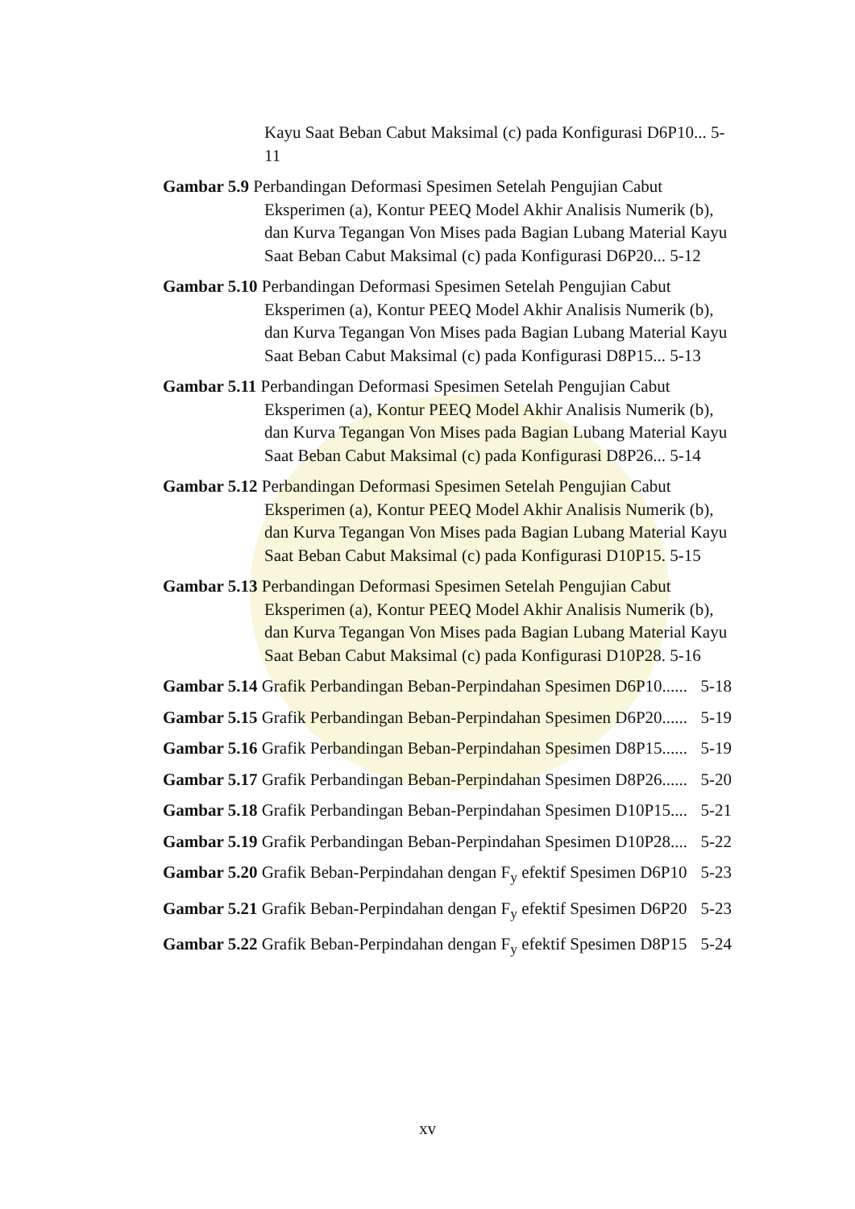Kayu Saat Beban Cabut Maksimal (c) pada Konfigurasi D6P10... 5-11
Gambar 5.9 Perbandingan Deformasi Spesimen Setelah Pengujian Cabut Eksperimen (a), Kontur PEEQ Model Akhir Analisis Numerik (b), dan Kurva Tegangan Von Mises pada Bagian Lubang Material Kayu Saat Beban Cabut Maksimal (c) pada Konfigurasi D6P20... 5-12
Gambar 5.10 Perbandingan Deformasi Spesimen Setelah Pengujian Cabut Eksperimen (a), Kontur PEEQ Model Akhir Analisis Numerik (b), dan Kurva Tegangan Von Mises pada Bagian Lubang Material Kayu Saat Beban Cabut Maksimal (c) pada Konfigurasi D8P15... 5-13
Gambar 5.11 Perbandingan Deformasi Spesimen Setelah Pengujian Cabut Eksperimen (a), Kontur PEEQ Model Akhir Analisis Numerik (b), dan Kurva Tegangan Von Mises pada Bagian Lubang Material Kayu Saat Beban Cabut Maksimal (c) pada Konfigurasi D8P26... 5-14
Gambar 5.12 Perbandingan Deformasi Spesimen Setelah Pengujian Cabut Eksperimen (a), Kontur PEEQ Model Akhir Analisis Numerik (b), dan Kurva Tegangan Von Mises pada Bagian Lubang Material Kayu Saat Beban Cabut Maksimal (c) pada Konfigurasi D10P15. 5-15
Gambar 5.13 Perbandingan Deformasi Spesimen Setelah Pengujian Cabut Eksperimen (a), Kontur PEEQ Model Akhir Analisis Numerik (b), dan Kurva Tegangan Von Mises pada Bagian Lubang Material Kayu Saat Beban Cabut Maksimal (c) pada Konfigurasi D10P28. 5-16
Gambar 5.14 Grafik Perbandingan Beban-Perpindahan Spesimen D6P10...... 5-18
Gambar 5.15 Grafik Perbandingan Beban-Perpindahan Spesimen D6P20...... 5-19
Gambar 5.16 Grafik Perbandingan Beban-Perpindahan Spesimen D8P15...... 5-19
Gambar 5.17 Grafik Perbandingan Beban-Perpindahan Spesimen D8P26...... 5-20
Gambar 5.18 Grafik Perbandingan Beban-Perpindahan Spesimen D10P15.... 5-21
Gambar 5.19 Grafik Perbandingan Beban-Perpindahan Spesimen D10P28.... 5-22
Gambar 5.20 Grafik Beban-Perpindahan dengan F<sub>y</sub> efektif Spesimen D6P10 5-23
Gambar 5.21 Grafik Beban-Perpindahan dengan F<sub>y</sub> efektif Spesimen D6P20 5-23
Gambar 5.22 Grafik Beban-Perpindahan dengan F<sub>y</sub> efektif Spesimen D8P15 5-24
xv